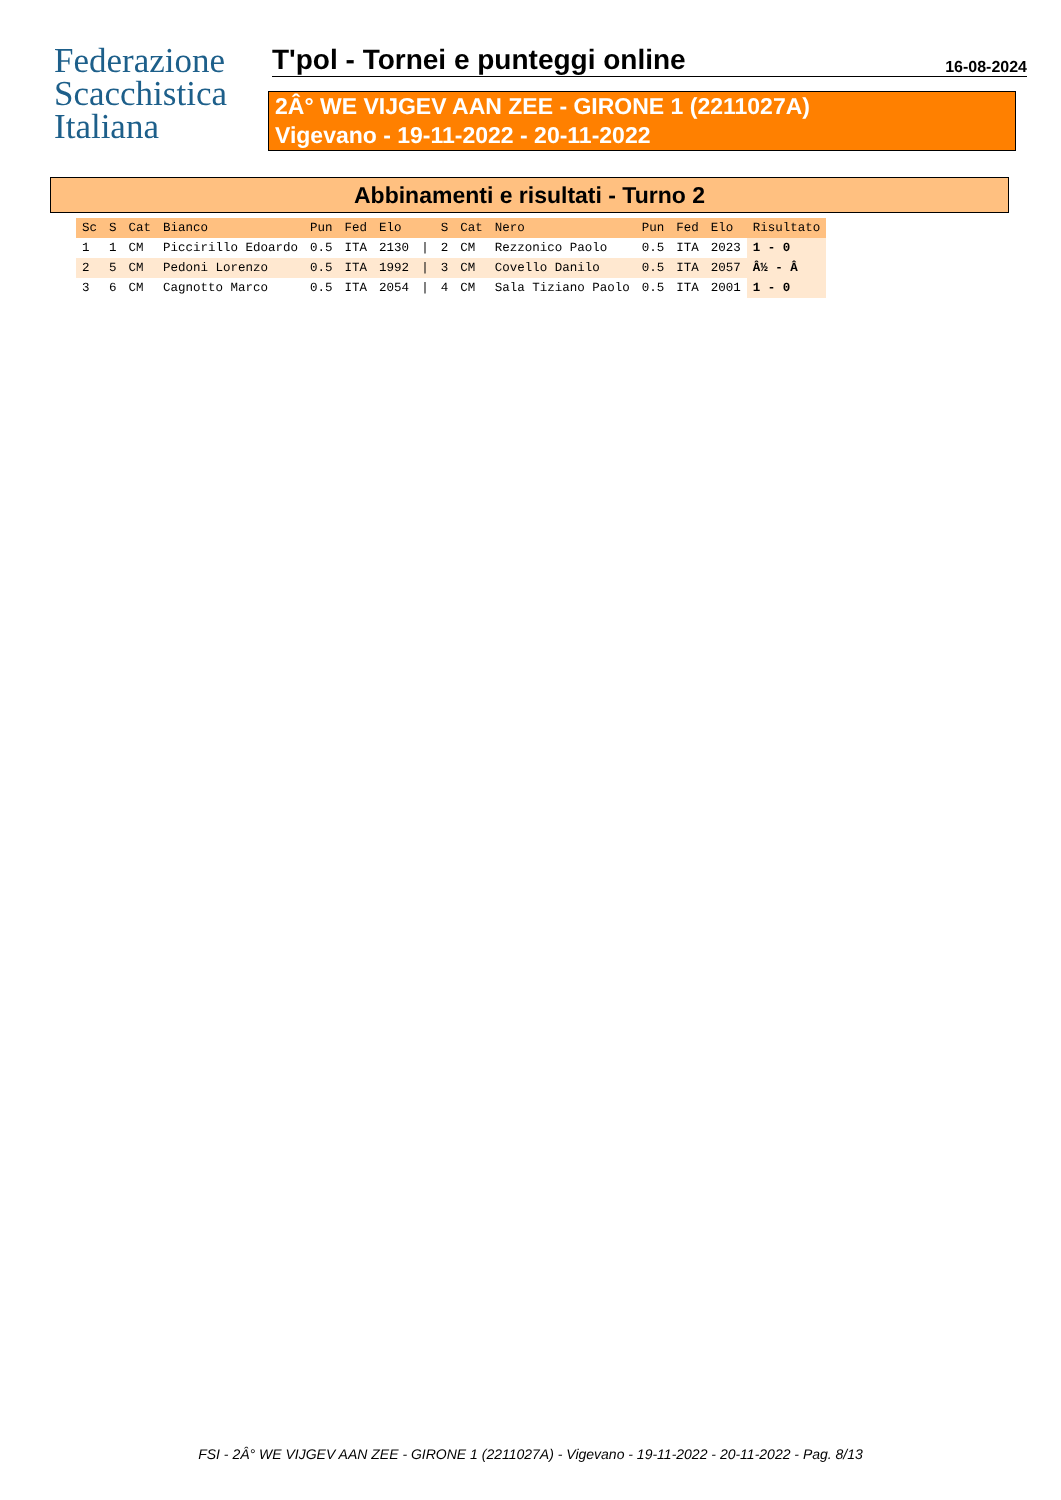Federazione
Scacchistica
Italiana
T'pol - Tornei e punteggi online
16-08-2024
2Â° WE VIJGEV AAN ZEE - GIRONE 1 (2211027A)
Vigevano - 19-11-2022 - 20-11-2022
Abbinamenti e risultati - Turno 2
| Sc | S | Cat | Bianco | Pun | Fed | Elo | | S | Cat | Nero | Pun | Fed | Elo | Risultato |
| --- | --- | --- | --- | --- | --- | --- | --- | --- | --- | --- | --- | --- | --- | --- |
| 1 | 1 | CM | Piccirillo Edoardo | 0.5 | ITA | 2130 | / | 2 | CM | Rezzonico Paolo | 0.5 | ITA | 2023 | 1 - 0 |
| 2 | 5 | CM | Pedoni Lorenzo | 0.5 | ITA | 1992 | / | 3 | CM | Covello Danilo | 0.5 | ITA | 2057 | Â½ - Â |
| 3 | 6 | CM | Cagnotto Marco | 0.5 | ITA | 2054 | / | 4 | CM | Sala Tiziano Paolo | 0.5 | ITA | 2001 | 1 - 0 |
FSI - 2Â° WE VIJGEV AAN ZEE - GIRONE 1 (2211027A) - Vigevano - 19-11-2022 - 20-11-2022 - Pag. 8/13